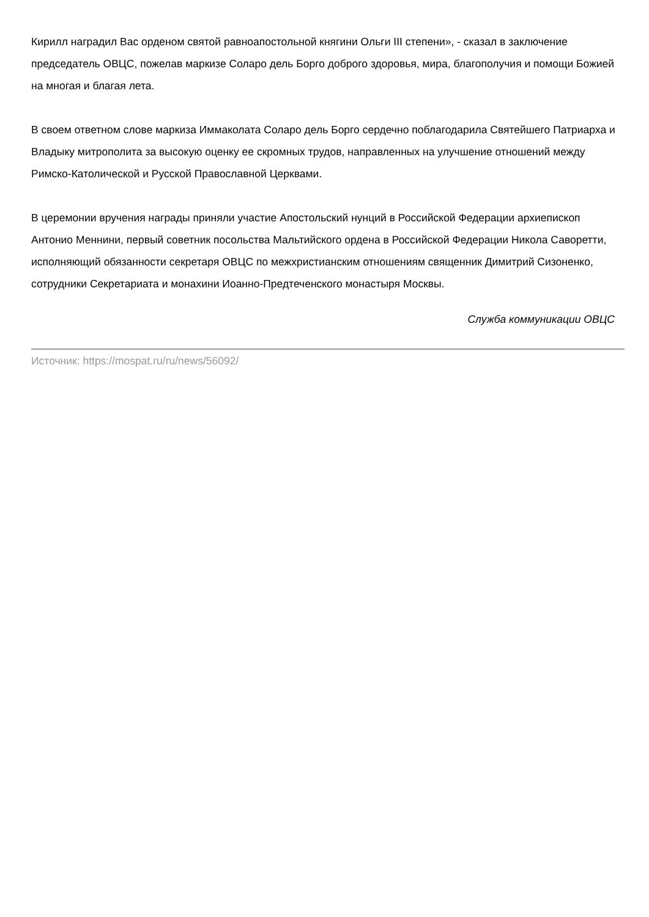Кирилл наградил Вас орденом святой равноапостольной княгини Ольги III степени», - сказал в заключение председатель ОВЦС, пожелав маркизе Соларо дель Борго доброго здоровья, мира, благополучия и помощи Божией на многая и благая лета.
В своем ответном слове маркиза Иммаколата Соларо дель Борго сердечно поблагодарила Святейшего Патриарха и Владыку митрополита за высокую оценку ее скромных трудов, направленных на улучшение отношений между Римско-Католической и Русской Православной Церквами.
В церемонии вручения награды приняли участие Апостольский нунций в Российской Федерации архиепископ Антонио Меннини, первый советник посольства Мальтийского ордена в Российской Федерации Никола Саворетти, исполняющий обязанности секретаря ОВЦС по межхристианским отношениям священник Димитрий Сизоненко, сотрудники Секретариата и монахини Иоанно-Предтеченского монастыря Москвы.
Служба коммуникации ОВЦС
Источник: https://mospat.ru/ru/news/56092/